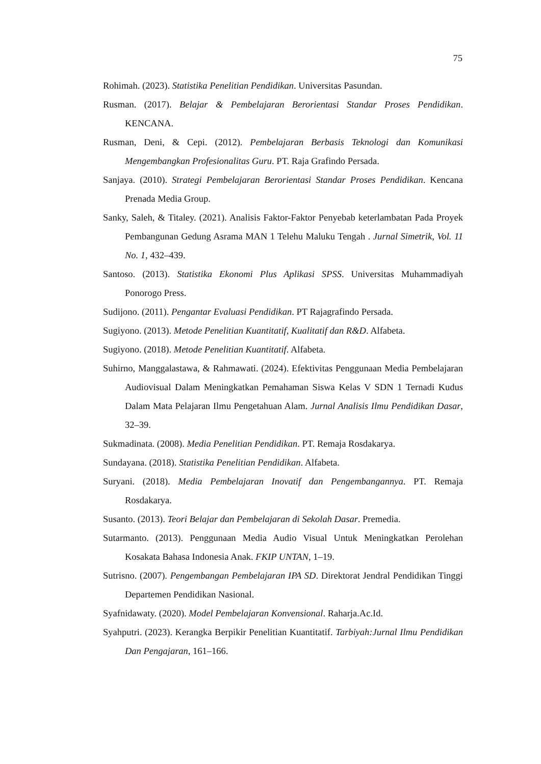75
Rohimah. (2023). Statistika Penelitian Pendidikan. Universitas Pasundan.
Rusman. (2017). Belajar & Pembelajaran Berorientasi Standar Proses Pendidikan. KENCANA.
Rusman, Deni, & Cepi. (2012). Pembelajaran Berbasis Teknologi dan Komunikasi Mengembangkan Profesionalitas Guru. PT. Raja Grafindo Persada.
Sanjaya. (2010). Strategi Pembelajaran Berorientasi Standar Proses Pendidikan. Kencana Prenada Media Group.
Sanky, Saleh, & Titaley. (2021). Analisis Faktor-Faktor Penyebab keterlambatan Pada Proyek Pembangunan Gedung Asrama MAN 1 Telehu Maluku Tengah . Jurnal Simetrik, Vol. 11 No. 1, 432–439.
Santoso. (2013). Statistika Ekonomi Plus Aplikasi SPSS. Universitas Muhammadiyah Ponorogo Press.
Sudijono. (2011). Pengantar Evaluasi Pendidikan. PT Rajagrafindo Persada.
Sugiyono. (2013). Metode Penelitian Kuantitatif, Kualitatif dan R&D. Alfabeta.
Sugiyono. (2018). Metode Penelitian Kuantitatif. Alfabeta.
Suhirno, Manggalastawa, & Rahmawati. (2024). Efektivitas Penggunaan Media Pembelajaran Audiovisual Dalam Meningkatkan Pemahaman Siswa Kelas V SDN 1 Ternadi Kudus Dalam Mata Pelajaran Ilmu Pengetahuan Alam. Jurnal Analisis Ilmu Pendidikan Dasar, 32–39.
Sukmadinata. (2008). Media Penelitian Pendidikan. PT. Remaja Rosdakarya.
Sundayana. (2018). Statistika Penelitian Pendidikan. Alfabeta.
Suryani. (2018). Media Pembelajaran Inovatif dan Pengembangannya. PT. Remaja Rosdakarya.
Susanto. (2013). Teori Belajar dan Pembelajaran di Sekolah Dasar. Premedia.
Sutarmanto. (2013). Penggunaan Media Audio Visual Untuk Meningkatkan Perolehan Kosakata Bahasa Indonesia Anak. FKIP UNTAN, 1–19.
Sutrisno. (2007). Pengembangan Pembelajaran IPA SD. Direktorat Jendral Pendidikan Tinggi Departemen Pendidikan Nasional.
Syafnidawaty. (2020). Model Pembelajaran Konvensional. Raharja.Ac.Id.
Syahputri. (2023). Kerangka Berpikir Penelitian Kuantitatif. Tarbiyah:Jurnal Ilmu Pendidikan Dan Pengajaran, 161–166.